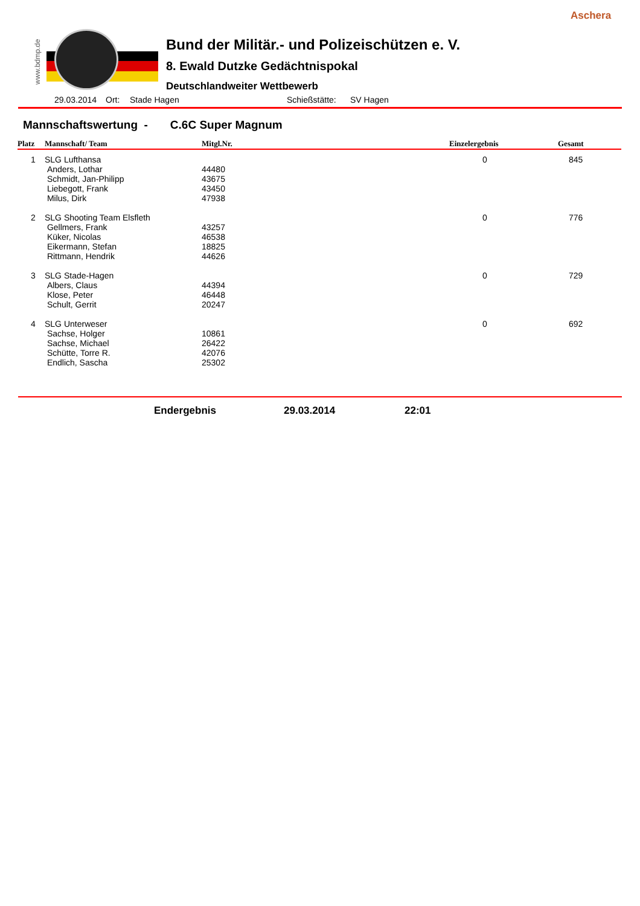Aschera
www.bdmp.de
Bund der Militär.- und Polizeischützen e. V.
8. Ewald Dutzke Gedächtnispokal
Deutschlandweiter Wettbewerb
29.03.2014 Ort: Stade Hagen Schießstätte: SV Hagen
Mannschaftswertung - C.6C Super Magnum
| Platz | Mannschaft/ Team | Mitgl.Nr. | Einzelergebnis | Gesamt |
| --- | --- | --- | --- | --- |
| 1 | SLG Lufthansa | | 0 | 845 |
| | Anders, Lothar | 44480 | | |
| | Schmidt, Jan-Philipp | 43675 | | |
| | Liebegott, Frank | 43450 | | |
| | Milus, Dirk | 47938 | | |
| 2 | SLG Shooting Team Elsfleth | | 0 | 776 |
| | Gellmers, Frank | 43257 | | |
| | Küker, Nicolas | 46538 | | |
| | Eikermann, Stefan | 18825 | | |
| | Rittmann, Hendrik | 44626 | | |
| 3 | SLG Stade-Hagen | | 0 | 729 |
| | Albers, Claus | 44394 | | |
| | Klose, Peter | 46448 | | |
| | Schult, Gerrit | 20247 | | |
| 4 | SLG Unterweser | | 0 | 692 |
| | Sachse, Holger | 10861 | | |
| | Sachse, Michael | 26422 | | |
| | Schütte, Torre R. | 42076 | | |
| | Endlich, Sascha | 25302 | | |
Endergebnis 29.03.2014 22:01